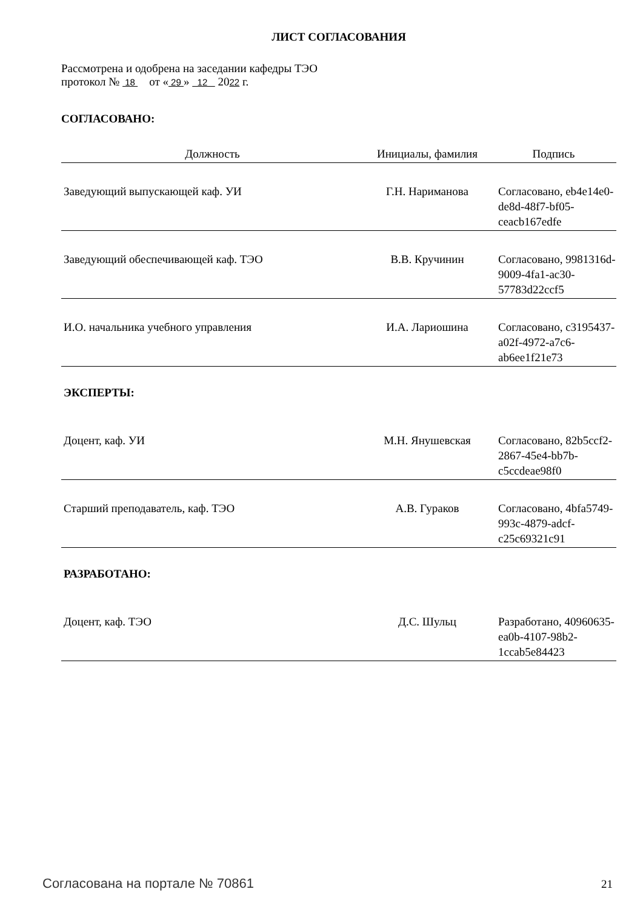ЛИСТ СОГЛАСОВАНИЯ
Рассмотрена и одобрена на заседании кафедры ТЭО
протокол № 18 от « 29 » 12 2022 г.
СОГЛАСОВАНО:
| Должность | Инициалы, фамилия | Подпись |
| --- | --- | --- |
| Заведующий выпускающей каф. УИ | Г.Н. Нариманова | Согласовано, eb4e14e0-de8d-48f7-bf05-ceacb167edfe |
| Заведующий обеспечивающей каф. ТЭО | В.В. Кручинин | Согласовано, 9981316d-9009-4fa1-ac30-57783d22ccf5 |
| И.О. начальника учебного управления | И.А. Лариошина | Согласовано, c3195437-a02f-4972-a7c6-ab6ee1f21e73 |
| ЭКСПЕРТЫ: | | |
| Доцент, каф. УИ | М.Н. Янушевская | Согласовано, 82b5ccf2-2867-45e4-bb7b-c5ccdeae98f0 |
| Старший преподаватель, каф. ТЭО | А.В. Гураков | Согласовано, 4bfa5749-993c-4879-adcf-c25c69321c91 |
| РАЗРАБОТАНО: | | |
| Доцент, каф. ТЭО | Д.С. Шульц | Разработано, 40960635-ea0b-4107-98b2-1ccab5e84423 |
Согласована на портале № 70861 21